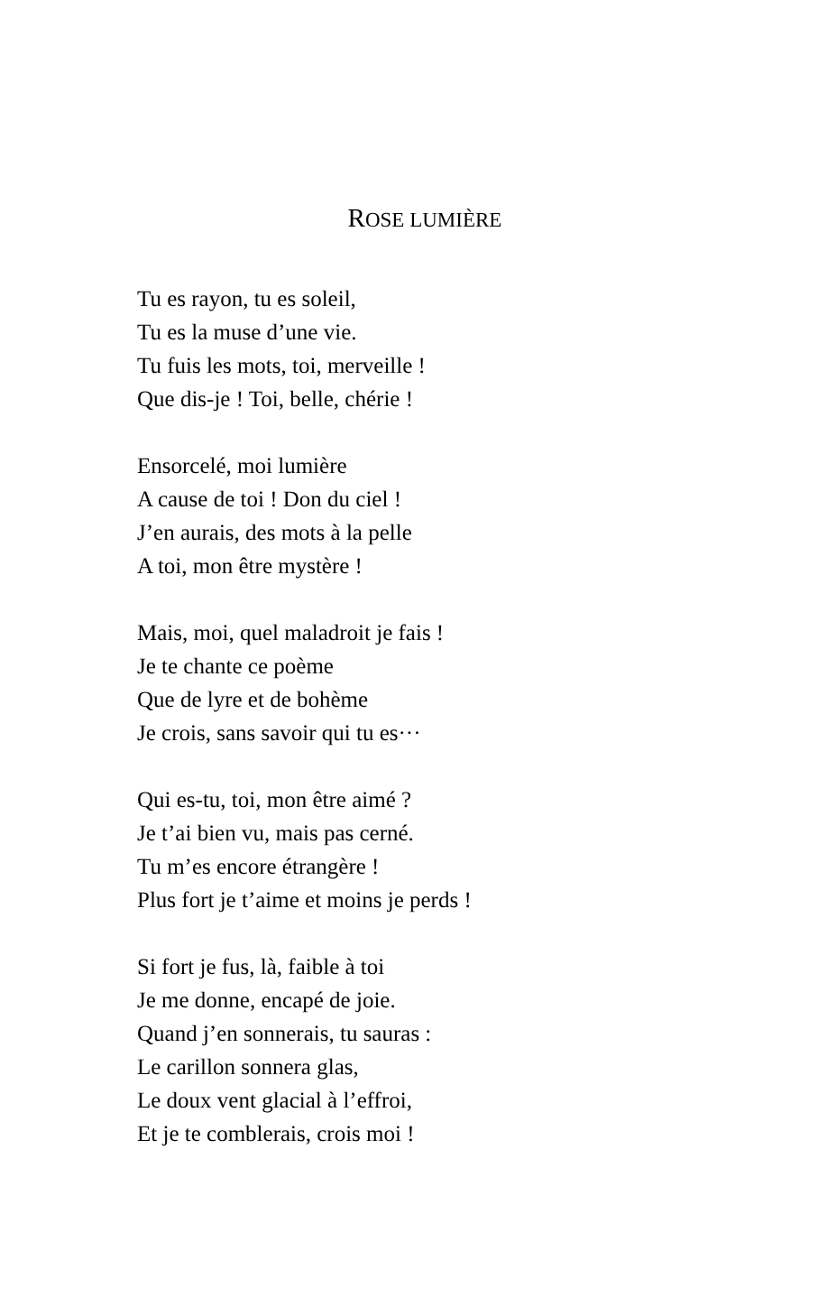ROSE LUMIÈRE
Tu es rayon, tu es soleil,
Tu es la muse d’une vie.
Tu fuis les mots, toi, merveille !
Que dis-je ! Toi, belle, chérie !
Ensorcelé, moi lumière
A cause de toi ! Don du ciel !
J’en aurais, des mots à la pelle
A toi, mon être mystère !
Mais, moi, quel maladroit je fais !
Je te chante ce poème
Que de lyre et de bohème
Je crois, sans savoir qui tu es···
Qui es-tu, toi, mon être aimé ?
Je t’ai bien vu, mais pas cerné.
Tu m’es encore étrangère !
Plus fort je t’aime et moins je perds !
Si fort je fus, là, faible à toi
Je me donne, encapé de joie.
Quand j’en sonnerais, tu sauras :
Le carillon sonnera glas,
Le doux vent glacial à l’effroi,
Et je te comblerais, crois moi !